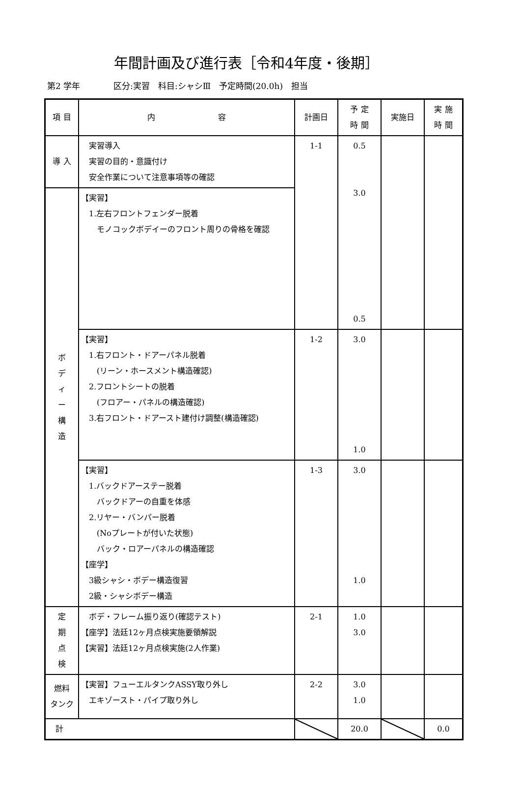年間計画及び進行表［令和4年度・後期］
第2 学年　　　　区分:実習　科目:シャシⅢ　予定時間(20.0h)　担当
| 項 目 | 内 容 | 計画日 | 予 定 時 間 | 実施日 | 実 施 時 間 |
| --- | --- | --- | --- | --- | --- |
| 導 入 | 実習導入 実習の目的・意識付け 安全作業について注意事項等の確認 | 1-1 | 0.5 3.0 0.5 | | |
| ボ デ ィ ー 構 造 | 【実習】 1.左右フロントフェンダー脱着 モノコックボデイーのフロント周りの骨格を確認 | | | | |
| | 【実習】 1.右フロント・ドアーパネル脱着 (リーン・ホースメント構造確認) 2.フロントシートの脱着 (フロアー・パネルの構造確認) 3.右フロント・ドアースト建付け調整(構造確認) | 1-2 | 3.0 1.0 | | |
| | 【実習】 1.バックドアーステー脱着 バックドアーの自重を体感 2.リヤー・バンパー脱着 (Noプレートが付いた状態) バック・ロアーパネルの構造確認 【座学】 3級シャシ・ボデー構造復習 2級・シャシボデー構造 | 1-3 | 3.0 1.0 | | |
| 定 期 点 検 | ボデ・フレーム振り返り(確認テスト) 【座学】法廷12ヶ月点検実施要領解説 【実習】法廷12ヶ月点検実施(2人作業) | 2-1 | 1.0 3.0 | | |
| 燃料 タンク | 【実習】フューエルタンクASSY取り外し エキゾースト・パイプ取り外し | 2-2 | 3.0 1.0 | | |
| 計 | | | 20.0 | | 0.0 |